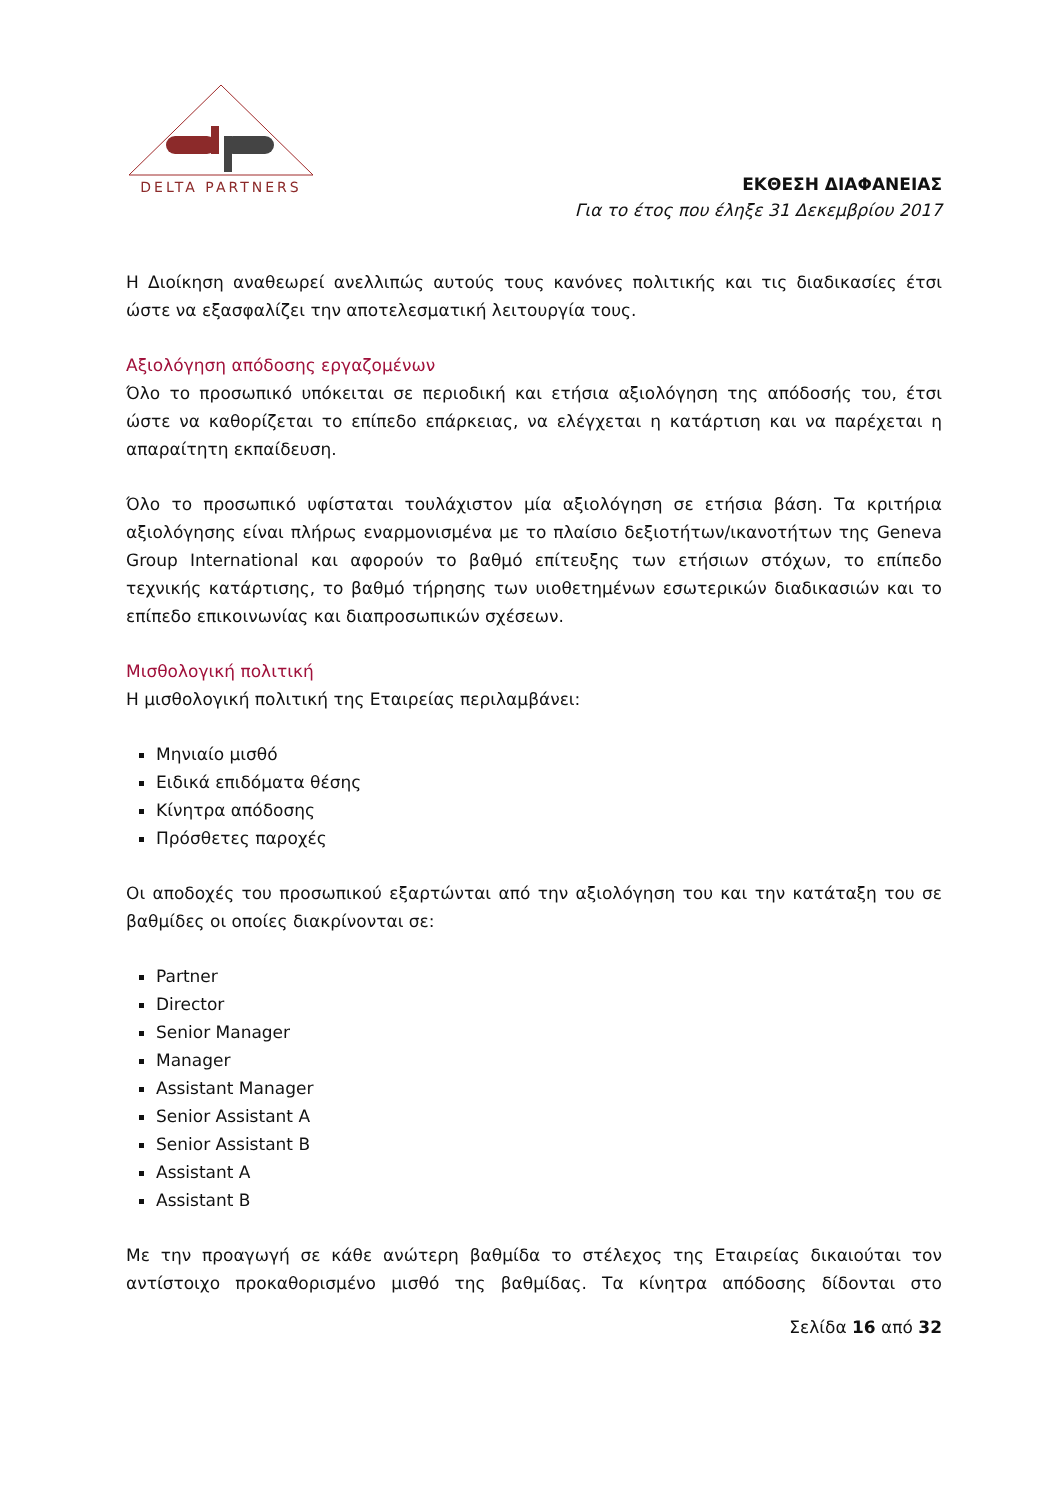DELTA PARTNERS
ΕΚΘΕΣΗ ΔΙΑΦΑΝΕΙΑΣ
Για το έτος που έληξε 31 Δεκεμβρίου 2017
Η Διοίκηση αναθεωρεί ανελλιπώς αυτούς τους κανόνες πολιτικής και τις διαδικασίες έτσι ώστε να εξασφαλίζει την αποτελεσματική λειτουργία τους.
Αξιολόγηση απόδοσης εργαζομένων
Όλο το προσωπικό υπόκειται σε περιοδική και ετήσια αξιολόγηση της απόδοσής του, έτσι ώστε να καθορίζεται το επίπεδο επάρκειας, να ελέγχεται η κατάρτιση και να παρέχεται η απαραίτητη εκπαίδευση.
Όλο το προσωπικό υφίσταται τουλάχιστον μία αξιολόγηση σε ετήσια βάση. Τα κριτήρια αξιολόγησης είναι πλήρως εναρμονισμένα με το πλαίσιο δεξιοτήτων/ικανοτήτων της Geneva Group International και αφορούν το βαθμό επίτευξης των ετήσιων στόχων, το επίπεδο τεχνικής κατάρτισης, το βαθμό τήρησης των υιοθετημένων εσωτερικών διαδικασιών και το επίπεδο επικοινωνίας και διαπροσωπικών σχέσεων.
Μισθολογική πολιτική
Η μισθολογική πολιτική της Εταιρείας περιλαμβάνει:
Μηνιαίο μισθό
Ειδικά επιδόματα θέσης
Κίνητρα απόδοσης
Πρόσθετες παροχές
Οι αποδοχές του προσωπικού εξαρτώνται από την αξιολόγηση του και την κατάταξη του σε βαθμίδες οι οποίες διακρίνονται σε:
Partner
Director
Senior Manager
Manager
Assistant Manager
Senior Assistant A
Senior Assistant B
Assistant A
Assistant B
Με την προαγωγή σε κάθε ανώτερη βαθμίδα το στέλεχος της Εταιρείας δικαιούται τον αντίστοιχο προκαθορισμένο μισθό της βαθμίδας. Τα κίνητρα απόδοσης δίδονται στο
Σελίδα 16 από 32